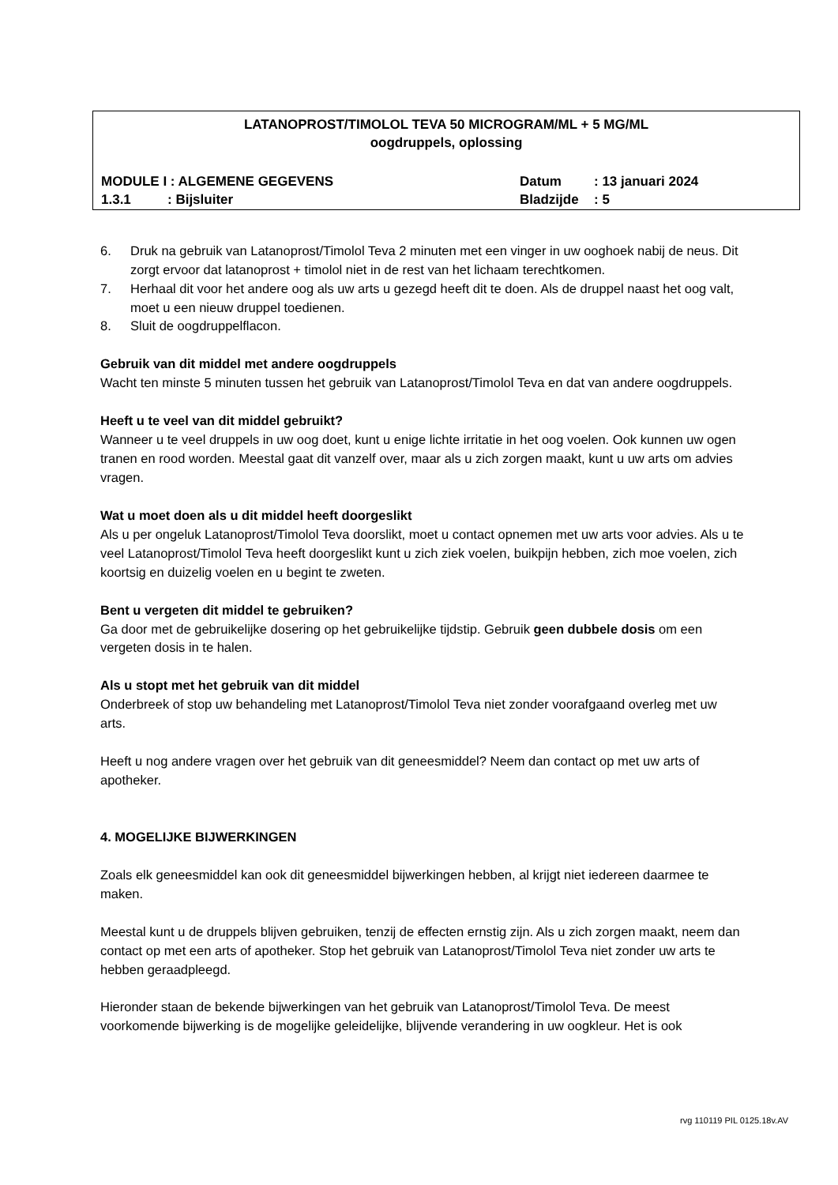LATANOPROST/TIMOLOL TEVA 50 MICROGRAM/ML + 5 MG/ML
oogdruppels, oplossing
MODULE I : ALGEMENE GEGEVENS Datum: 13 januari 2024
1.3.1: Bijsluiter Bladzijde: 5
6. Druk na gebruik van Latanoprost/Timolol Teva 2 minuten met een vinger in uw ooghoek nabij de neus. Dit zorgt ervoor dat latanoprost + timolol niet in de rest van het lichaam terechtkomen.
7. Herhaal dit voor het andere oog als uw arts u gezegd heeft dit te doen. Als de druppel naast het oog valt, moet u een nieuw druppel toedienen.
8. Sluit de oogdruppelflacon.
Gebruik van dit middel met andere oogdruppels
Wacht ten minste 5 minuten tussen het gebruik van Latanoprost/Timolol Teva en dat van andere oogdruppels.
Heeft u te veel van dit middel gebruikt?
Wanneer u te veel druppels in uw oog doet, kunt u enige lichte irritatie in het oog voelen. Ook kunnen uw ogen tranen en rood worden. Meestal gaat dit vanzelf over, maar als u zich zorgen maakt, kunt u uw arts om advies vragen.
Wat u moet doen als u dit middel heeft doorgeslikt
Als u per ongeluk Latanoprost/Timolol Teva doorslikt, moet u contact opnemen met uw arts voor advies. Als u te veel Latanoprost/Timolol Teva heeft doorgeslikt kunt u zich ziek voelen, buikpijn hebben, zich moe voelen, zich koortsig en duizelig voelen en u begint te zweten.
Bent u vergeten dit middel te gebruiken?
Ga door met de gebruikelijke dosering op het gebruikelijke tijdstip. Gebruik geen dubbele dosis om een vergeten dosis in te halen.
Als u stopt met het gebruik van dit middel
Onderbreek of stop uw behandeling met Latanoprost/Timolol Teva niet zonder voorafgaand overleg met uw arts.
Heeft u nog andere vragen over het gebruik van dit geneesmiddel? Neem dan contact op met uw arts of apotheker.
4. MOGELIJKE BIJWERKINGEN
Zoals elk geneesmiddel kan ook dit geneesmiddel bijwerkingen hebben, al krijgt niet iedereen daarmee te maken.
Meestal kunt u de druppels blijven gebruiken, tenzij de effecten ernstig zijn. Als u zich zorgen maakt, neem dan contact op met een arts of apotheker. Stop het gebruik van Latanoprost/Timolol Teva niet zonder uw arts te hebben geraadpleegd.
Hieronder staan de bekende bijwerkingen van het gebruik van Latanoprost/Timolol Teva. De meest voorkomende bijwerking is de mogelijke geleidelijke, blijvende verandering in uw oogkleur. Het is ook
rvg 110119 PIL 0125.18v.AV